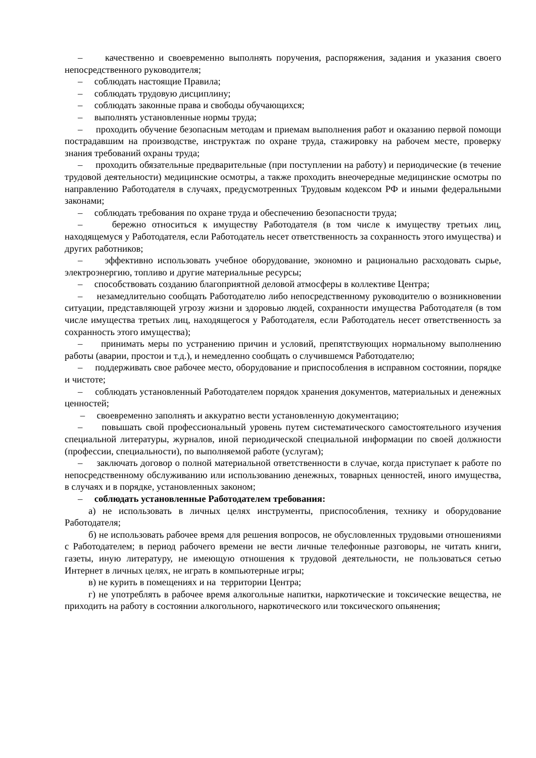– качественно и своевременно выполнять поручения, распоряжения, задания и указания своего непосредственного руководителя;
– соблюдать настоящие Правила;
– соблюдать трудовую дисциплину;
– соблюдать законные права и свободы обучающихся;
– выполнять установленные нормы труда;
– проходить обучение безопасным методам и приемам выполнения работ и оказанию первой помощи пострадавшим на производстве, инструктаж по охране труда, стажировку на рабочем месте, проверку знания требований охраны труда;
– проходить обязательные предварительные (при поступлении на работу) и периодические (в течение трудовой деятельности) медицинские осмотры, а также проходить внеочередные медицинские осмотры по направлению Работодателя в случаях, предусмотренных Трудовым кодексом РФ и иными федеральными законами;
– соблюдать требования по охране труда и обеспечению безопасности труда;
– бережно относиться к имуществу Работодателя (в том числе к имуществу третьих лиц, находящемуся у Работодателя, если Работодатель несет ответственность за сохранность этого имущества) и других работников;
– эффективно использовать учебное оборудование, экономно и рационально расходовать сырье, электроэнергию, топливо и другие материальные ресурсы;
– способствовать созданию благоприятной деловой атмосферы в коллективе Центра;
– незамедлительно сообщать Работодателю либо непосредственному руководителю о возникновении ситуации, представляющей угрозу жизни и здоровью людей, сохранности имущества Работодателя (в том числе имущества третьих лиц, находящегося у Работодателя, если Работодатель несет ответственность за сохранность этого имущества);
– принимать меры по устранению причин и условий, препятствующих нормальному выполнению работы (аварии, простои и т.д.), и немедленно сообщать о случившемся Работодателю;
– поддерживать свое рабочее место, оборудование и приспособления в исправном состоянии, порядке и чистоте;
– соблюдать установленный Работодателем порядок хранения документов, материальных и денежных ценностей;
– своевременно заполнять и аккуратно вести установленную документацию;
– повышать свой профессиональный уровень путем систематического самостоятельного изучения специальной литературы, журналов, иной периодической специальной информации по своей должности (профессии, специальности), по выполняемой работе (услугам);
– заключать договор о полной материальной ответственности в случае, когда приступает к работе по непосредственному обслуживанию или использованию денежных, товарных ценностей, иного имущества, в случаях и в порядке, установленных законом;
– соблюдать установленные Работодателем требования:
а) не использовать в личных целях инструменты, приспособления, технику и оборудование Работодателя;
б) не использовать рабочее время для решения вопросов, не обусловленных трудовыми отношениями с Работодателем; в период рабочего времени не вести личные телефонные разговоры, не читать книги, газеты, иную литературу, не имеющую отношения к трудовой деятельности, не пользоваться сетью Интернет в личных целях, не играть в компьютерные игры;
в) не курить в помещениях и на территории Центра;
г) не употреблять в рабочее время алкогольные напитки, наркотические и токсические вещества, не приходить на работу в состоянии алкогольного, наркотического или токсического опьянения;